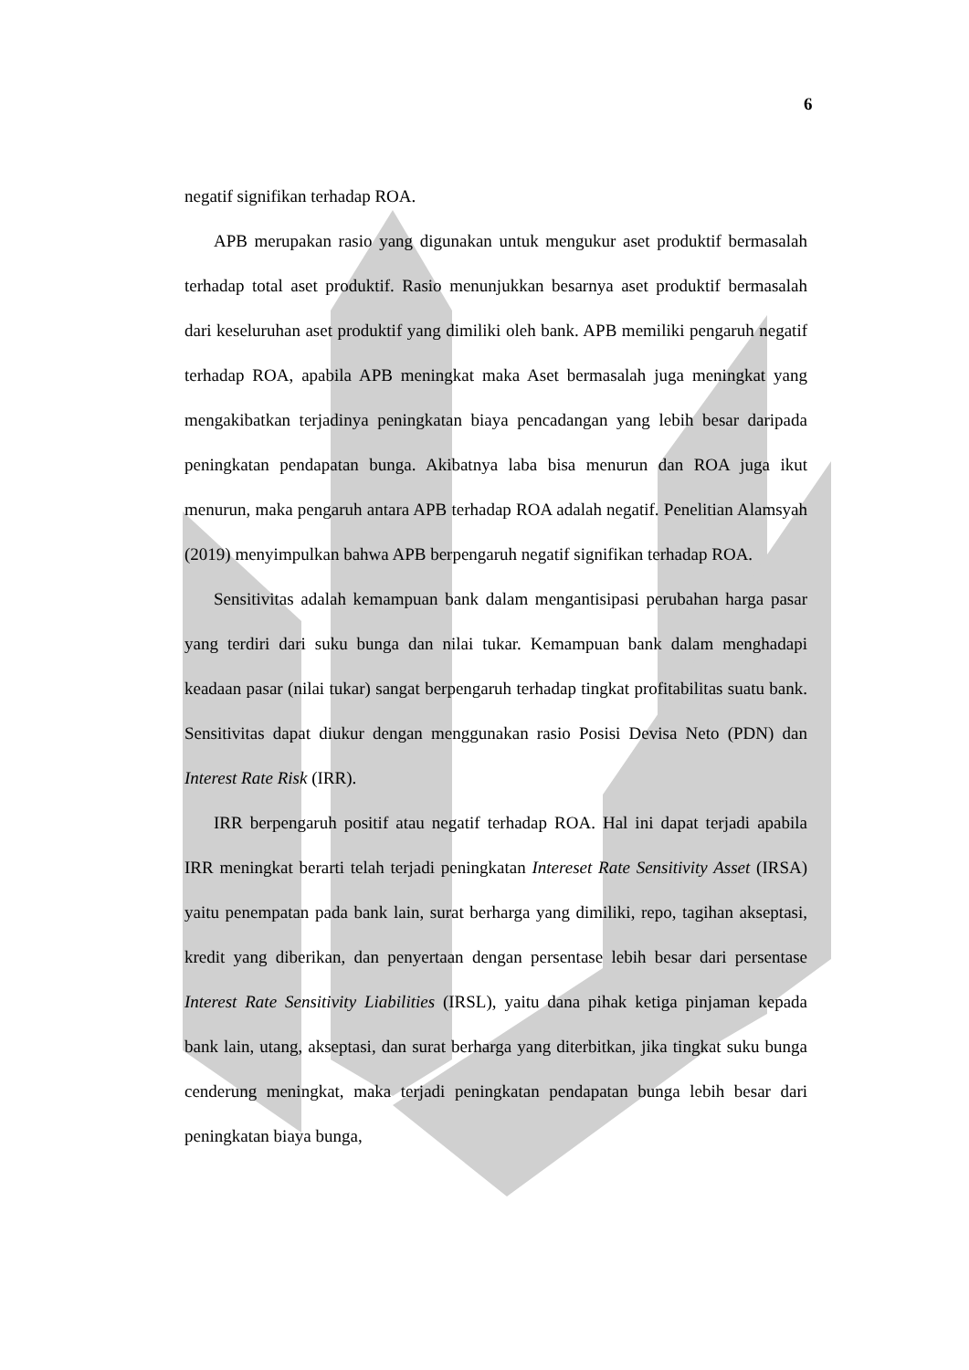6
negatif signifikan terhadap ROA.
APB merupakan rasio yang digunakan untuk mengukur aset produktif bermasalah terhadap total aset produktif. Rasio menunjukkan besarnya aset produktif bermasalah dari keseluruhan aset produktif yang dimiliki oleh bank. APB memiliki pengaruh negatif terhadap ROA, apabila APB meningkat maka Aset bermasalah juga meningkat yang mengakibatkan terjadinya peningkatan biaya pencadangan yang lebih besar daripada peningkatan pendapatan bunga. Akibatnya laba bisa menurun dan ROA juga ikut menurun, maka pengaruh antara APB terhadap ROA adalah negatif. Penelitian Alamsyah (2019) menyimpulkan bahwa APB berpengaruh negatif signifikan terhadap ROA.
Sensitivitas adalah kemampuan bank dalam mengantisipasi perubahan harga pasar yang terdiri dari suku bunga dan nilai tukar. Kemampuan bank dalam menghadapi keadaan pasar (nilai tukar) sangat berpengaruh terhadap tingkat profitabilitas suatu bank. Sensitivitas dapat diukur dengan menggunakan rasio Posisi Devisa Neto (PDN) dan Interest Rate Risk (IRR).
IRR berpengaruh positif atau negatif terhadap ROA. Hal ini dapat terjadi apabila IRR meningkat berarti telah terjadi peningkatan Intereset Rate Sensitivity Asset (IRSA) yaitu penempatan pada bank lain, surat berharga yang dimiliki, repo, tagihan akseptasi, kredit yang diberikan, dan penyertaan dengan persentase lebih besar dari persentase Interest Rate Sensitivity Liabilities (IRSL), yaitu dana pihak ketiga pinjaman kepada bank lain, utang, akseptasi, dan surat berharga yang diterbitkan, jika tingkat suku bunga cenderung meningkat, maka terjadi peningkatan pendapatan bunga lebih besar dari peningkatan biaya bunga,